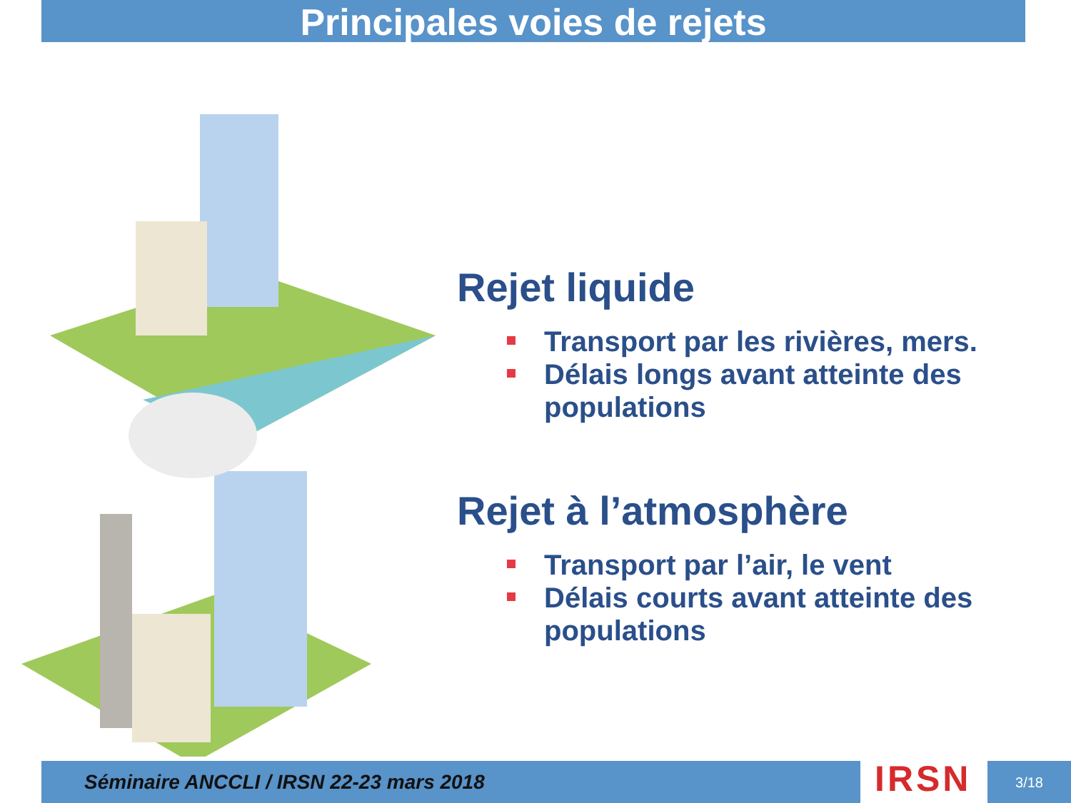Principales voies de rejets
Rejet liquide
Transport par les rivières, mers.
Délais longs avant atteinte des populations
Rejet à l’atmosphère
Transport par l’air, le vent
Délais courts avant atteinte des populations
Séminaire ANCCLI / IRSN 22-23 mars 2018 IRSN 3/18